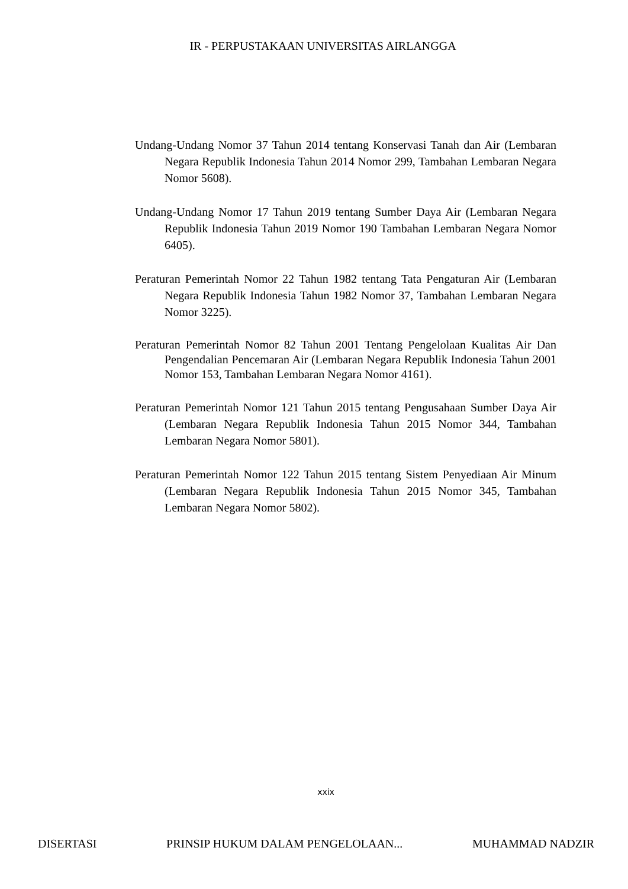IR - PERPUSTAKAAN UNIVERSITAS AIRLANGGA
Undang-Undang Nomor 37 Tahun 2014 tentang Konservasi Tanah dan Air (Lembaran Negara Republik Indonesia Tahun 2014 Nomor 299, Tambahan Lembaran Negara Nomor 5608).
Undang-Undang Nomor 17 Tahun 2019 tentang Sumber Daya Air (Lembaran Negara Republik Indonesia Tahun 2019 Nomor 190 Tambahan Lembaran Negara Nomor 6405).
Peraturan Pemerintah Nomor 22 Tahun 1982 tentang Tata Pengaturan Air (Lembaran Negara Republik Indonesia Tahun 1982 Nomor 37, Tambahan Lembaran Negara Nomor 3225).
Peraturan Pemerintah Nomor 82 Tahun 2001 Tentang Pengelolaan Kualitas Air Dan Pengendalian Pencemaran Air (Lembaran Negara Republik Indonesia Tahun 2001 Nomor 153, Tambahan Lembaran Negara Nomor 4161).
Peraturan Pemerintah Nomor 121 Tahun 2015 tentang Pengusahaan Sumber Daya Air (Lembaran Negara Republik Indonesia Tahun 2015 Nomor 344, Tambahan Lembaran Negara Nomor 5801).
Peraturan Pemerintah Nomor 122 Tahun 2015 tentang Sistem Penyediaan Air Minum (Lembaran Negara Republik Indonesia Tahun 2015 Nomor 345, Tambahan Lembaran Negara Nomor 5802).
xxix
DISERTASI PRINSIP HUKUM DALAM PENGELOLAAN... MUHAMMAD NADZIR